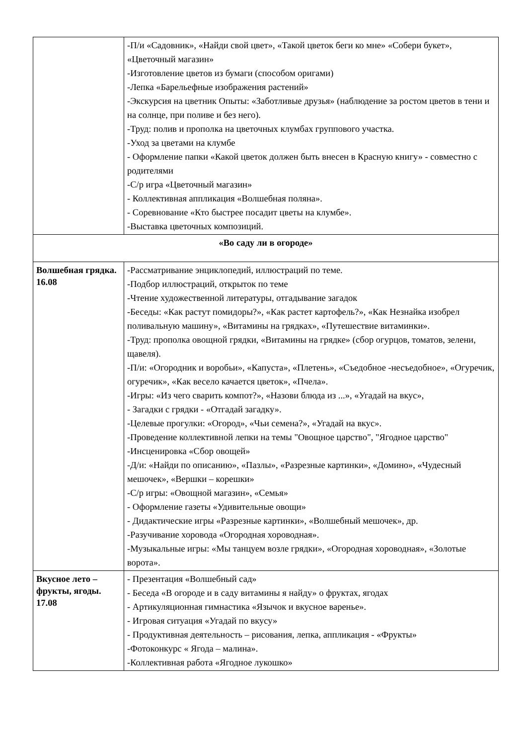| | -П/и «Садовник», «Найди свой цвет», «Такой цветок беги ко мне» «Собери букет», «Цветочный магазин» -Изготовление цветов из бумаги (способом оригами) -Лепка «Барельефные изображения растений» -Экскурсия на цветник Опыты: «Заботливые друзья» (наблюдение за ростом цветов в тени и на солнце, при поливе и без него). -Труд: полив и прополка на цветочных клумбах группового участка. -Уход за цветами на клумбе - Оформление папки «Какой цветок должен быть внесен в Красную книгу» - совместно с родителями -С/р игра «Цветочный магазин» - Коллективная аппликация «Волшебная поляна». - Соревнование «Кто быстрее посадит цветы на клумбе». -Выставка цветочных композиций. |
| «Во саду ли в огороде» | |
| Волшебная грядка. 16.08 | -Рассматривание энциклопедий, иллюстраций по теме. -Подбор иллюстраций, открыток по теме -Чтение художественной литературы, отгадывание загадок -Беседы: «Как растут помидоры?», «Как растет картофель?», «Как Незнайка изобрел поливальную машину», «Витамины на грядках», «Путешествие витаминки». -Труд: прополка овощной грядки, «Витамины на грядке» (сбор огурцов, томатов, зелени, щавеля). -П/и: «Огородник и воробьи», «Капуста», «Плетень», «Съедобное -несъедобное», «Огуречик, огуречик», «Как весело качается цветок», «Пчела». -Игры: «Из чего сварить компот?», «Назови блюда из ...», «Угадай на вкус», - Загадки с грядки - «Отгадай загадку». -Целевые прогулки: «Огород», «Чьи семена?», «Угадай на вкус». -Проведение коллективной лепки на темы "Овощное царство", "Ягодное царство" -Инсценировка «Сбор овощей» -Д/и: «Найди по описанию», «Пазлы», «Разрезные картинки», «Домино», «Чудесный мешочек», «Вершки – корешки» -С/р игры: «Овощной магазин», «Семья» - Оформление газеты «Удивительные овощи» - Дидактические игры «Разрезные картинки», «Волшебный мешочек», др. -Разучивание хоровода «Огородная хороводная». -Музыкальные игры: «Мы танцуем возле грядки», «Огородная хороводная», «Золотые ворота». |
| Вкусное лето – фрукты, ягоды. 17.08 | - Презентация «Волшебный сад» - Беседа «В огороде и в саду витамины я найду» о фруктах, ягодах - Артикуляционная гимнастика «Язычок и вкусное варенье». - Игровая ситуация «Угадай по вкусу» - Продуктивная деятельность – рисования, лепка, аппликация - «Фрукты» -Фотоконкурс « Ягода – малина». -Коллективная работа «Ягодное лукошко» |